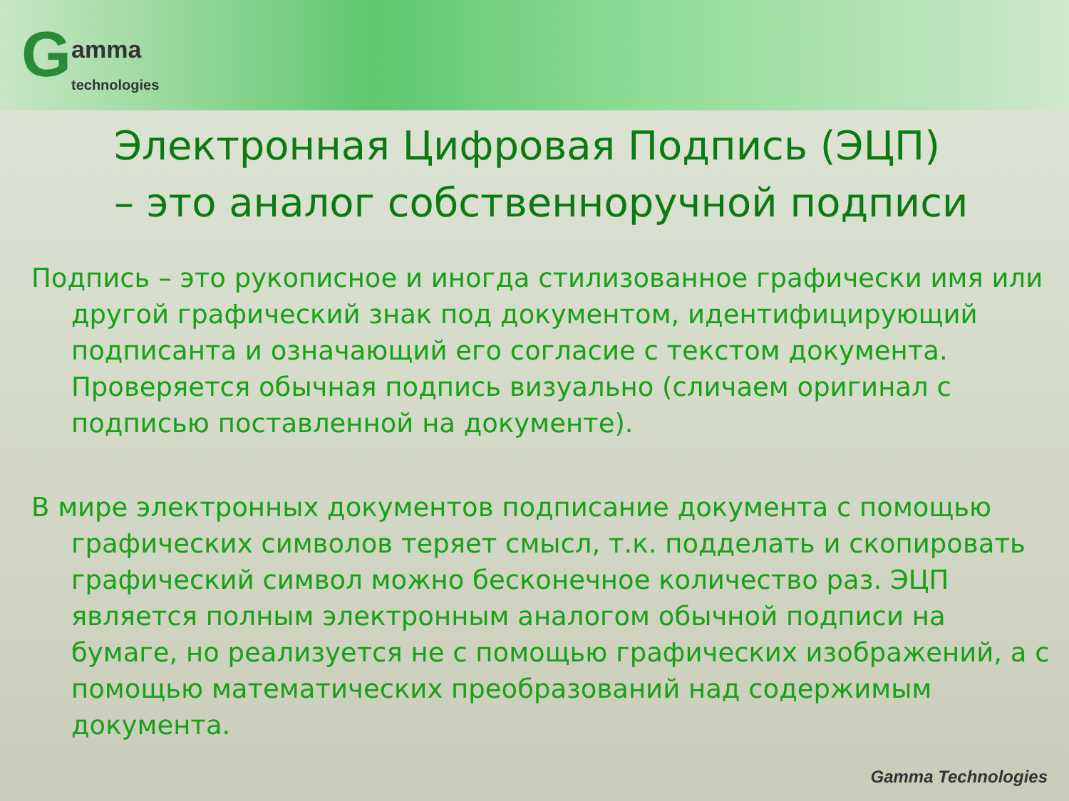Gamma
technologies
Электронная Цифровая Подпись (ЭЦП)
– это аналог собственноручной подписи
Подпись – это рукописное и иногда стилизованное графически имя или другой графический знак под документом, идентифицирующий подписанта и означающий его согласие с текстом документа. Проверяется обычная подпись визуально (сличаем оригинал с подписью поставленной на документе).
В мире электронных документов подписание документа с помощью графических символов теряет смысл, т.к. подделать и скопировать графический символ можно бесконечное количество раз. ЭЦП является полным электронным аналогом обычной подписи на бумаге, но реализуется не с помощью графических изображений, а с помощью математических преобразований над содержимым документа.
Gamma Technologies